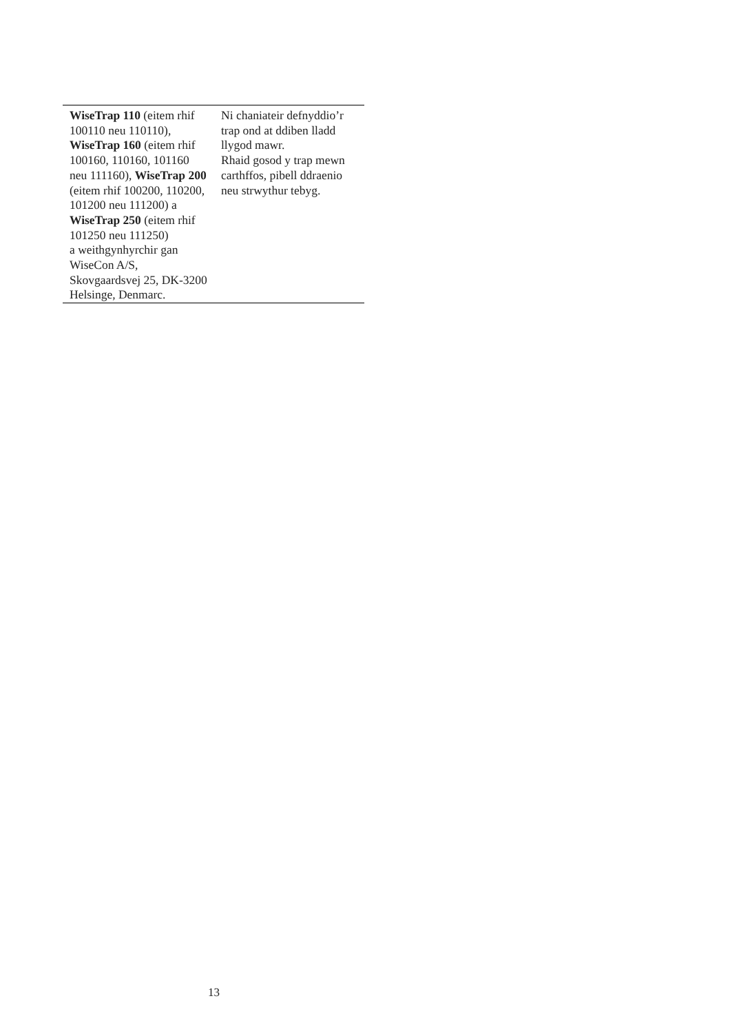| WiseTrap 110 (eitem rhif 100110 neu 110110), WiseTrap 160 (eitem rhif 100160, 110160, 101160 neu 111160), WiseTrap 200 (eitem rhif 100200, 110200, 101200 neu 111200) a WiseTrap 250 (eitem rhif 101250 neu 111250) a weithgynhyrchir gan WiseCon A/S, Skovgaardsvej 25, DK-3200 Helsinge, Denmarc. | Ni chaniateir defnyddio’r trap ond at ddiben lladd llygod mawr. Rhaid gosod y trap mewn carthffos, pibell ddraenio neu strwythur tebyg. |
13